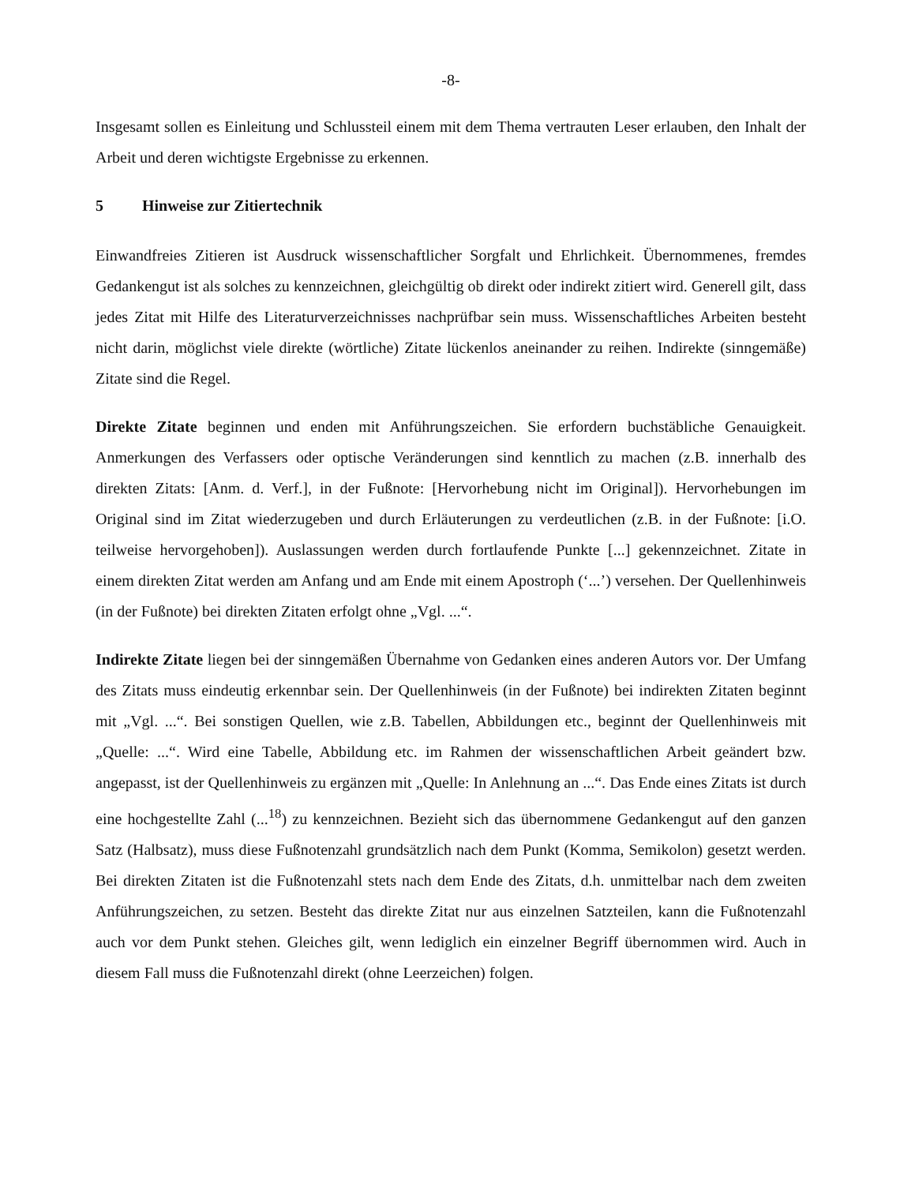-8-
Insgesamt sollen es Einleitung und Schlussteil einem mit dem Thema vertrauten Leser erlauben, den Inhalt der Arbeit und deren wichtigste Ergebnisse zu erkennen.
5 Hinweise zur Zitiertechnik
Einwandfreies Zitieren ist Ausdruck wissenschaftlicher Sorgfalt und Ehrlichkeit. Übernommenes, fremdes Gedankengut ist als solches zu kennzeichnen, gleichgültig ob direkt oder indirekt zitiert wird. Generell gilt, dass jedes Zitat mit Hilfe des Literaturverzeichnisses nachprüfbar sein muss. Wissenschaftliches Arbeiten besteht nicht darin, möglichst viele direkte (wörtliche) Zitate lückenlos aneinander zu reihen. Indirekte (sinngemäße) Zitate sind die Regel.
Direkte Zitate beginnen und enden mit Anführungszeichen. Sie erfordern buchstäbliche Genauigkeit. Anmerkungen des Verfassers oder optische Veränderungen sind kenntlich zu machen (z.B. innerhalb des direkten Zitats: [Anm. d. Verf.], in der Fußnote: [Hervorhebung nicht im Original]). Hervorhebungen im Original sind im Zitat wiederzugeben und durch Erläuterungen zu verdeutlichen (z.B. in der Fußnote: [i.O. teilweise hervorgehoben]). Auslassungen werden durch fortlaufende Punkte [...] gekennzeichnet. Zitate in einem direkten Zitat werden am Anfang und am Ende mit einem Apostroph (‘...’) versehen. Der Quellenhinweis (in der Fußnote) bei direkten Zitaten erfolgt ohne „Vgl. ...“.
Indirekte Zitate liegen bei der sinngemäßen Übernahme von Gedanken eines anderen Autors vor. Der Umfang des Zitats muss eindeutig erkennbar sein. Der Quellenhinweis (in der Fußnote) bei indirekten Zitaten beginnt mit „Vgl. ...“. Bei sonstigen Quellen, wie z.B. Tabellen, Abbildungen etc., beginnt der Quellenhinweis mit „Quelle: ...“. Wird eine Tabelle, Abbildung etc. im Rahmen der wissenschaftlichen Arbeit geändert bzw. angepasst, ist der Quellenhinweis zu ergänzen mit „Quelle: In Anlehnung an ...“. Das Ende eines Zitats ist durch eine hochgestellte Zahl (...<sup>18</sup>) zu kennzeichnen. Bezieht sich das übernommene Gedankengut auf den ganzen Satz (Halbsatz), muss diese Fußnotenzahl grundsätzlich nach dem Punkt (Komma, Semikolon) gesetzt werden. Bei direkten Zitaten ist die Fußnotenzahl stets nach dem Ende des Zitats, d.h. unmittelbar nach dem zweiten Anführungszeichen, zu setzen. Besteht das direkte Zitat nur aus einzelnen Satzteilen, kann die Fußnotenzahl auch vor dem Punkt stehen. Gleiches gilt, wenn lediglich ein einzelner Begriff übernommen wird. Auch in diesem Fall muss die Fußnotenzahl direkt (ohne Leerzeichen) folgen.